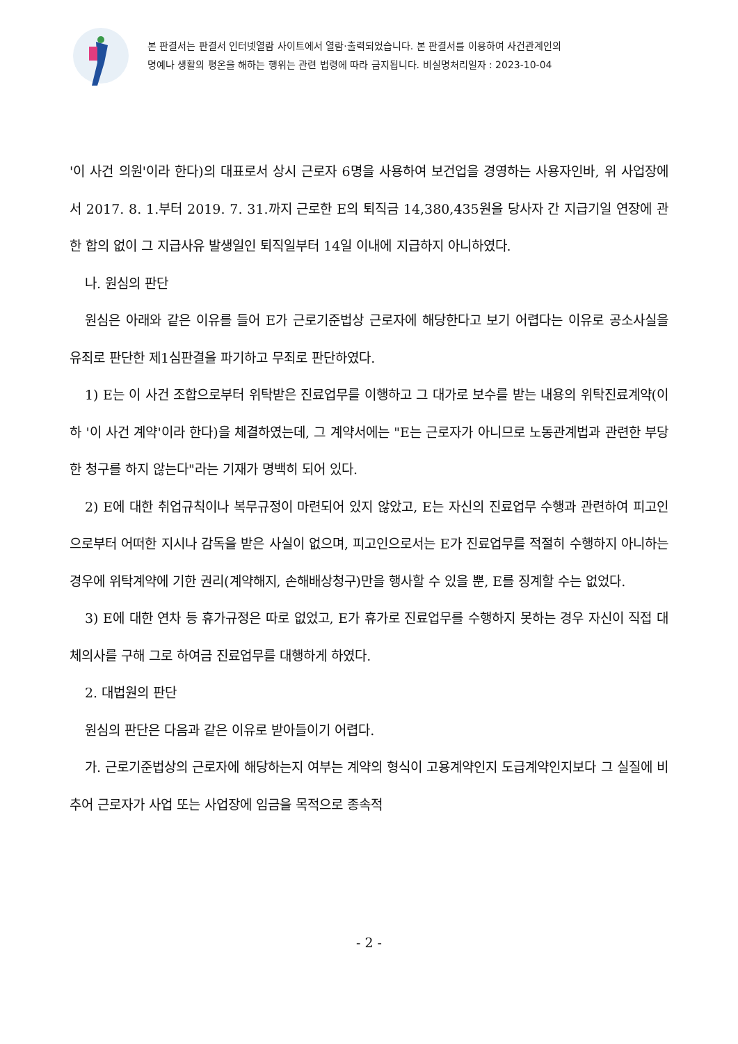본 판결서는 판결서 인터넷열람 사이트에서 열람·출력되었습니다. 본 판결서를 이용하여 사건관계인의
명예나 생활의 평온을 해하는 행위는 관련 법령에 따라 금지됩니다. 비실명처리일자 : 2023-10-04
'이 사건 의원'이라 한다)의 대표로서 상시 근로자 6명을 사용하여 보건업을 경영하는 사용자인바, 위 사업장에서 2017. 8. 1.부터 2019. 7. 31.까지 근로한 E의 퇴직금 14,380,435원을 당사자 간 지급기일 연장에 관한 합의 없이 그 지급사유 발생일인 퇴직일부터 14일 이내에 지급하지 아니하였다.
나. 원심의 판단
원심은 아래와 같은 이유를 들어 E가 근로기준법상 근로자에 해당한다고 보기 어렵다는 이유로 공소사실을 유죄로 판단한 제1심판결을 파기하고 무죄로 판단하였다.
1) E는 이 사건 조합으로부터 위탁받은 진료업무를 이행하고 그 대가로 보수를 받는 내용의 위탁진료계약(이하 '이 사건 계약'이라 한다)을 체결하였는데, 그 계약서에는 "E는 근로자가 아니므로 노동관계법과 관련한 부당한 청구를 하지 않는다"라는 기재가 명백히 되어 있다.
2) E에 대한 취업규칙이나 복무규정이 마련되어 있지 않았고, E는 자신의 진료업무 수행과 관련하여 피고인으로부터 어떠한 지시나 감독을 받은 사실이 없으며, 피고인으로서는 E가 진료업무를 적절히 수행하지 아니하는 경우에 위탁계약에 기한 권리(계약해지, 손해배상청구)만을 행사할 수 있을 뿐, E를 징계할 수는 없었다.
3) E에 대한 연차 등 휴가규정은 따로 없었고, E가 휴가로 진료업무를 수행하지 못하는 경우 자신이 직접 대체의사를 구해 그로 하여금 진료업무를 대행하게 하였다.
2. 대법원의 판단
원심의 판단은 다음과 같은 이유로 받아들이기 어렵다.
가. 근로기준법상의 근로자에 해당하는지 여부는 계약의 형식이 고용계약인지 도급계약인지보다 그 실질에 비추어 근로자가 사업 또는 사업장에 임금을 목적으로 종속적
- 2 -